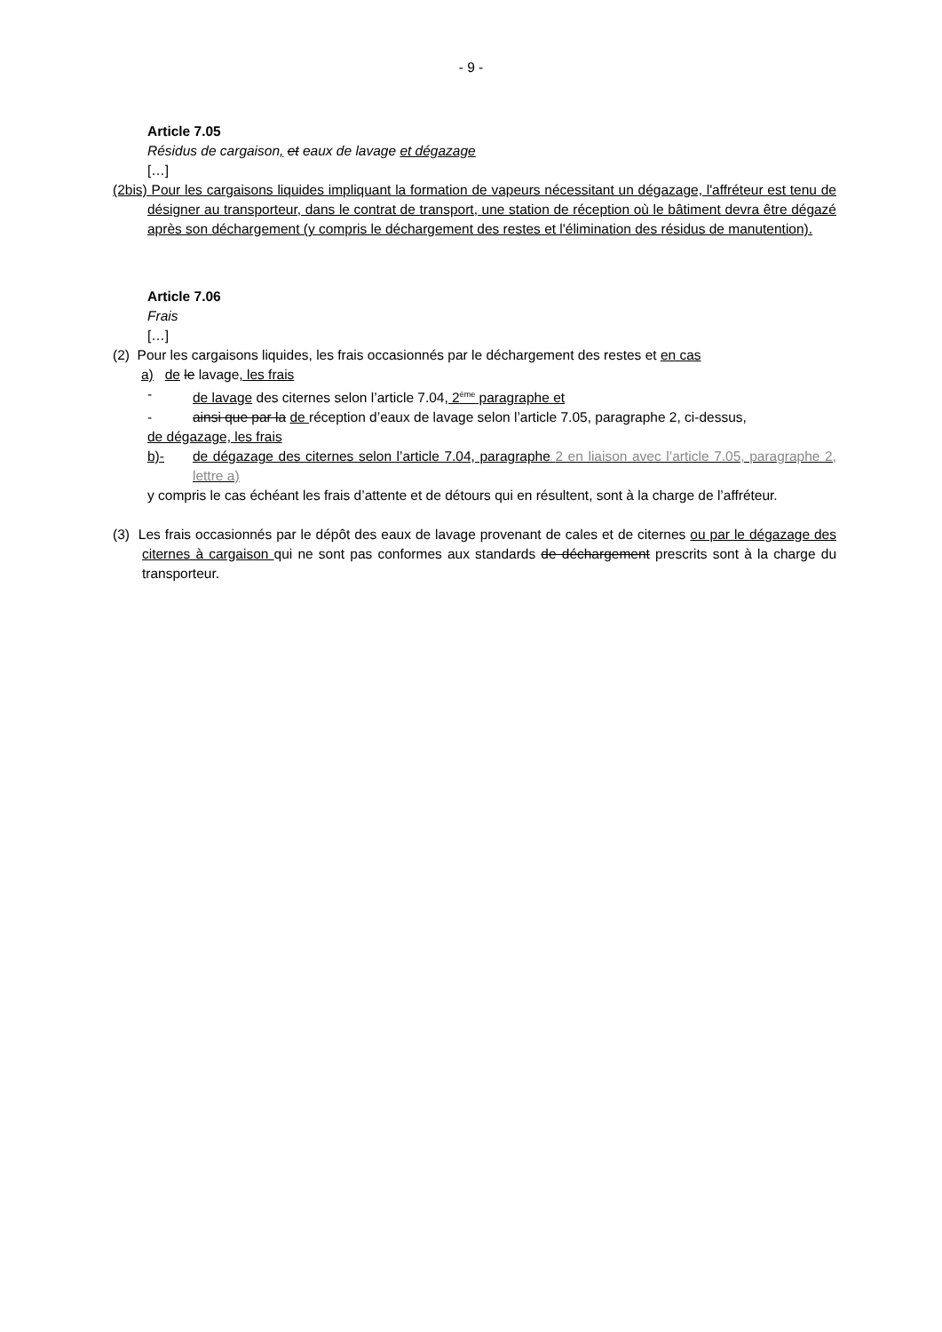- 9 -
Article 7.05
Résidus de cargaison, et eaux de lavage et dégazage
[…]
(2bis) Pour les cargaisons liquides impliquant la formation de vapeurs nécessitant un dégazage, l'affréteur est tenu de désigner au transporteur, dans le contrat de transport, une station de réception où le bâtiment devra être dégazé après son déchargement (y compris le déchargement des restes et l'élimination des résidus de manutention).
Article 7.06
Frais
[…]
(2) Pour les cargaisons liquides, les frais occasionnés par le déchargement des restes et en cas
a) de le lavage, les frais
- de lavage des citernes selon l’article 7.04, 2<sup>ème</sup> paragraphe et
- ainsi que par la de réception d’eaux de lavage selon l’article 7.05, paragraphe 2, ci-dessus,
de dégazage, les frais
b)- de dégazage des citernes selon l’article 7.04, paragraphe 2 en liaison avec l’article 7.05, paragraphe 2, lettre a)
y compris le cas échéant les frais d’attente et de détours qui en résultent, sont à la charge de l’affréteur.
(3) Les frais occasionnés par le dépôt des eaux de lavage provenant de cales et de citernes ou par le dégazage des citernes à cargaison qui ne sont pas conformes aux standards de déchargement prescrits sont à la charge du transporteur.